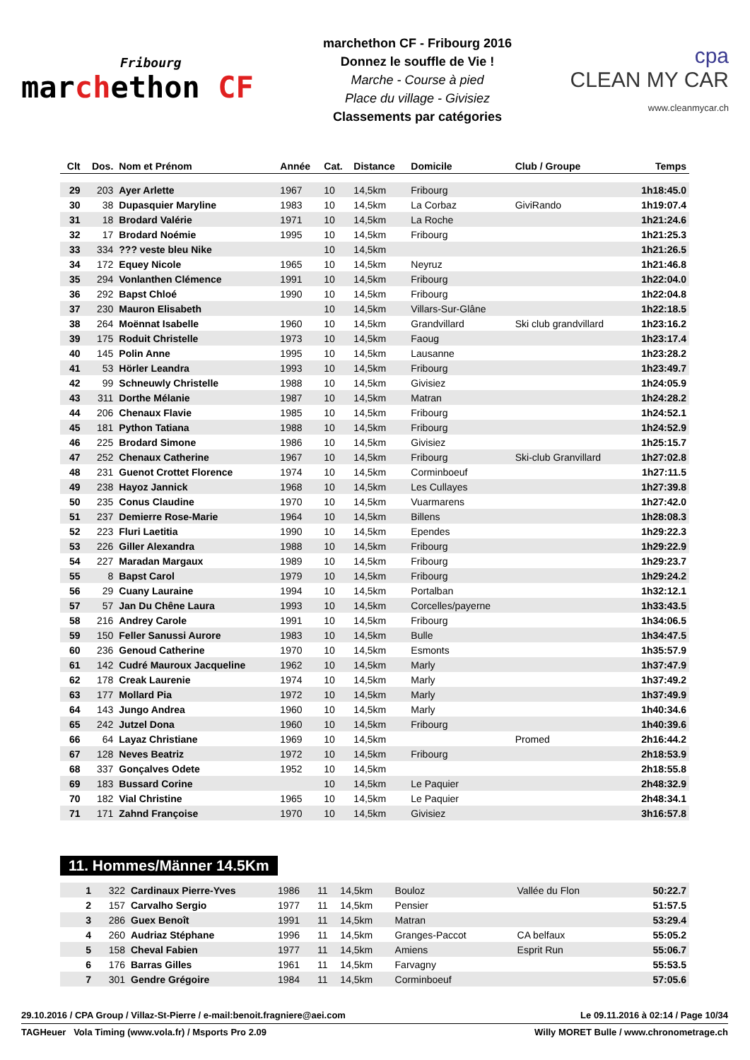Fribourg
marchethon CF
marchethon CF - Fribourg 2016
Donnez le souffle de Vie !
Marche - Course à pied
Place du village - Givisiez
Classements par catégories
cpa
CLEAN MY CAR
www.cleanmycar.ch
| Clt | Dos. | Nom et Prénom | Année | Cat. | Distance | Domicile | Club / Groupe | Temps |
| --- | --- | --- | --- | --- | --- | --- | --- | --- |
| 29 | 203 | Ayer Arlette | 1967 | 10 | 14,5km | Fribourg | | 1h18:45.0 |
| 30 | 38 | Dupasquier Maryline | 1983 | 10 | 14,5km | La Corbaz | GiviRando | 1h19:07.4 |
| 31 | 18 | Brodard Valérie | 1971 | 10 | 14,5km | La Roche | | 1h21:24.6 |
| 32 | 17 | Brodard Noémie | 1995 | 10 | 14,5km | Fribourg | | 1h21:25.3 |
| 33 | 334 | ??? veste bleu Nike | | 10 | 14,5km | | | 1h21:26.5 |
| 34 | 172 | Equey Nicole | 1965 | 10 | 14,5km | Neyruz | | 1h21:46.8 |
| 35 | 294 | Vonlanthen Clémence | 1991 | 10 | 14,5km | Fribourg | | 1h22:04.0 |
| 36 | 292 | Bapst Chloé | 1990 | 10 | 14,5km | Fribourg | | 1h22:04.8 |
| 37 | 230 | Mauron Elisabeth | | 10 | 14,5km | Villars-Sur-Glâne | | 1h22:18.5 |
| 38 | 264 | Moënnat Isabelle | 1960 | 10 | 14,5km | Grandvillard | Ski club grandvillard | 1h23:16.2 |
| 39 | 175 | Roduit Christelle | 1973 | 10 | 14,5km | Faoug | | 1h23:17.4 |
| 40 | 145 | Polin Anne | 1995 | 10 | 14,5km | Lausanne | | 1h23:28.2 |
| 41 | 53 | Hörler Leandra | 1993 | 10 | 14,5km | Fribourg | | 1h23:49.7 |
| 42 | 99 | Schneuwly Christelle | 1988 | 10 | 14,5km | Givisiez | | 1h24:05.9 |
| 43 | 311 | Dorthe Mélanie | 1987 | 10 | 14,5km | Matran | | 1h24:28.2 |
| 44 | 206 | Chenaux Flavie | 1985 | 10 | 14,5km | Fribourg | | 1h24:52.1 |
| 45 | 181 | Python Tatiana | 1988 | 10 | 14,5km | Fribourg | | 1h24:52.9 |
| 46 | 225 | Brodard Simone | 1986 | 10 | 14,5km | Givisiez | | 1h25:15.7 |
| 47 | 252 | Chenaux Catherine | 1967 | 10 | 14,5km | Fribourg | Ski-club Granvillard | 1h27:02.8 |
| 48 | 231 | Guenot Crottet Florence | 1974 | 10 | 14,5km | Corminboeuf | | 1h27:11.5 |
| 49 | 238 | Hayoz Jannick | 1968 | 10 | 14,5km | Les Cullayes | | 1h27:39.8 |
| 50 | 235 | Conus Claudine | 1970 | 10 | 14,5km | Vuarmarens | | 1h27:42.0 |
| 51 | 237 | Demierre Rose-Marie | 1964 | 10 | 14,5km | Billens | | 1h28:08.3 |
| 52 | 223 | Fluri Laetitia | 1990 | 10 | 14,5km | Ependes | | 1h29:22.3 |
| 53 | 226 | Giller Alexandra | 1988 | 10 | 14,5km | Fribourg | | 1h29:22.9 |
| 54 | 227 | Maradan Margaux | 1989 | 10 | 14,5km | Fribourg | | 1h29:23.7 |
| 55 | 8 | Bapst Carol | 1979 | 10 | 14,5km | Fribourg | | 1h29:24.2 |
| 56 | 29 | Cuany Lauraine | 1994 | 10 | 14,5km | Portalban | | 1h32:12.1 |
| 57 | 57 | Jan Du Chêne Laura | 1993 | 10 | 14,5km | Corcelles/payerne | | 1h33:43.5 |
| 58 | 216 | Andrey Carole | 1991 | 10 | 14,5km | Fribourg | | 1h34:06.5 |
| 59 | 150 | Feller Sanussi Aurore | 1983 | 10 | 14,5km | Bulle | | 1h34:47.5 |
| 60 | 236 | Genoud Catherine | 1970 | 10 | 14,5km | Esmonts | | 1h35:57.9 |
| 61 | 142 | Cudré Mauroux Jacqueline | 1962 | 10 | 14,5km | Marly | | 1h37:47.9 |
| 62 | 178 | Creak Laurenie | 1974 | 10 | 14,5km | Marly | | 1h37:49.2 |
| 63 | 177 | Mollard Pia | 1972 | 10 | 14,5km | Marly | | 1h37:49.9 |
| 64 | 143 | Jungo Andrea | 1960 | 10 | 14,5km | Marly | | 1h40:34.6 |
| 65 | 242 | Jutzel Dona | 1960 | 10 | 14,5km | Fribourg | | 1h40:39.6 |
| 66 | 64 | Layaz Christiane | 1969 | 10 | 14,5km | | Promed | 2h16:44.2 |
| 67 | 128 | Neves Beatriz | 1972 | 10 | 14,5km | Fribourg | | 2h18:53.9 |
| 68 | 337 | Gonçalves Odete | 1952 | 10 | 14,5km | | | 2h18:55.8 |
| 69 | 183 | Bussard Corine | | 10 | 14,5km | Le Paquier | | 2h48:32.9 |
| 70 | 182 | Vial Christine | 1965 | 10 | 14,5km | Le Paquier | | 2h48:34.1 |
| 71 | 171 | Zahnd Françoise | 1970 | 10 | 14,5km | Givisiez | | 3h16:57.8 |
11. Hommes/Männer 14.5Km
| 1 | 322 | Cardinaux Pierre-Yves | 1986 | 11 | 14,5km | Bouloz | Vallée du Flon | 50:22.7 |
| 2 | 157 | Carvalho Sergio | 1977 | 11 | 14,5km | Pensier | | 51:57.5 |
| 3 | 286 | Guex Benoît | 1991 | 11 | 14,5km | Matran | | 53:29.4 |
| 4 | 260 | Audriaz Stéphane | 1996 | 11 | 14,5km | Granges-Paccot | CA belfaux | 55:05.2 |
| 5 | 158 | Cheval Fabien | 1977 | 11 | 14,5km | Amiens | Esprit Run | 55:06.7 |
| 6 | 176 | Barras Gilles | 1961 | 11 | 14,5km | Farvagny | | 55:53.5 |
| 7 | 301 | Gendre Grégoire | 1984 | 11 | 14,5km | Corminboeuf | | 57:05.6 |
29.10.2016 / CPA Group / Villaz-St-Pierre / e-mail:benoit.fragniere@aei.com Le 09.11.2016 à 02:14 / Page 10/34
TAGHeuer Vola Timing (www.vola.fr) / Msports Pro 2.09 Willy MORET Bulle / www.chronometrage.ch